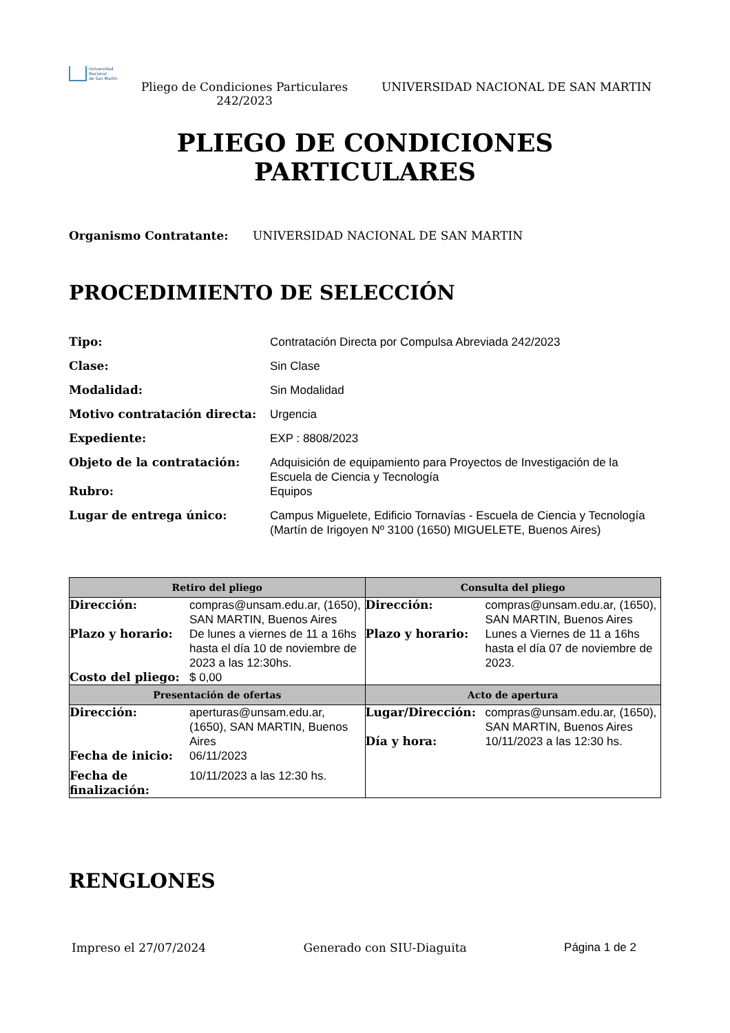Universidad
Nacional
de San Martín
Pliego de Condiciones Particulares 242/2023
UNIVERSIDAD NACIONAL DE SAN MARTIN
PLIEGO DE CONDICIONES
PARTICULARES
Organismo Contratante: UNIVERSIDAD NACIONAL DE SAN MARTIN
PROCEDIMIENTO DE SELECCIÓN
| Tipo: | Contratación Directa por Compulsa Abreviada 242/2023 |
| Clase: | Sin Clase |
| Modalidad: | Sin Modalidad |
| Motivo contratación directa: | Urgencia |
| Expediente: | EXP : 8808/2023 |
| Objeto de la contratación: | Adquisición de equipamiento para Proyectos de Investigación de la Escuela de Ciencia y Tecnología |
| Rubro: | Equipos |
| Lugar de entrega único: | Campus Miguelete, Edificio Tornavías - Escuela de Ciencia y Tecnología (Martín de Irigoyen Nº 3100 (1650) MIGUELETE, Buenos Aires) |
| Retiro del pliego | Consulta del pliego |
| --- | --- |
| / Dirección: / compras@unsam.edu.ar, (1650), SAN MARTIN, Buenos Aires / / Plazo y horario: / De lunes a viernes de 11 a 16hs hasta el día 10 de noviembre de 2023 a las 12:30hs. / / Costo del pliego: / $ 0,00 / | / Dirección: / compras@unsam.edu.ar, (1650), SAN MARTIN, Buenos Aires / / Plazo y horario: / Lunes a Viernes de 11 a 16hs hasta el día 07 de noviembre de 2023. / |
| Presentación de ofertas | Acto de apertura |
| / Dirección: / aperturas@unsam.edu.ar, (1650), SAN MARTIN, Buenos Aires / / Fecha de inicio: / 06/11/2023 / / Fecha de finalización: / 10/11/2023 a las 12:30 hs. / | / Lugar/Dirección: / compras@unsam.edu.ar, (1650), SAN MARTIN, Buenos Aires / / Día y hora: / 10/11/2023 a las 12:30 hs. / |
RENGLONES
Impreso el 27/07/2024 Generado con SIU-Diaguita Página 1 de 2